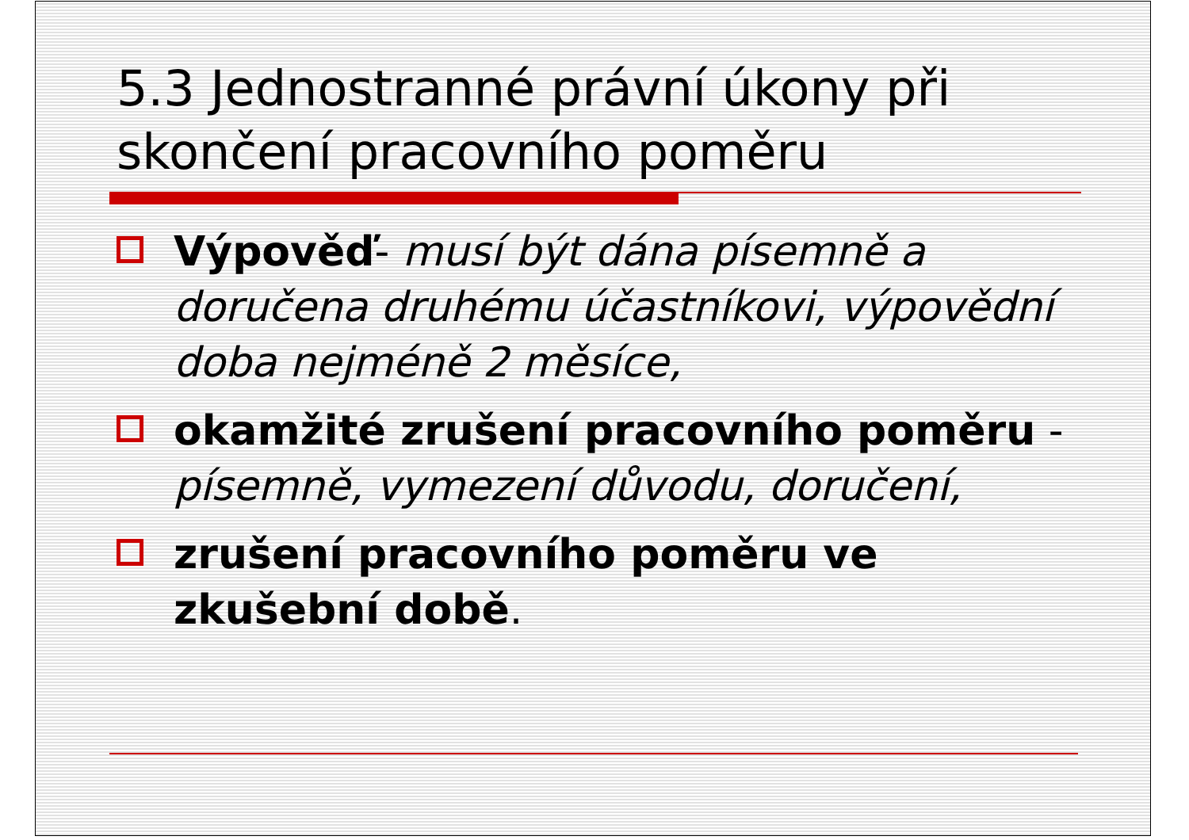5.3 Jednostranné právní úkony při skončení pracovního poměru
Výpověď- musí být dána písemně a doručena druhému účastníkovi, výpovědní doba nejméně 2 měsíce,
okamžité zrušení pracovního poměru - písemně, vymezení důvodu, doručení,
zrušení pracovního poměru ve zkušební době.